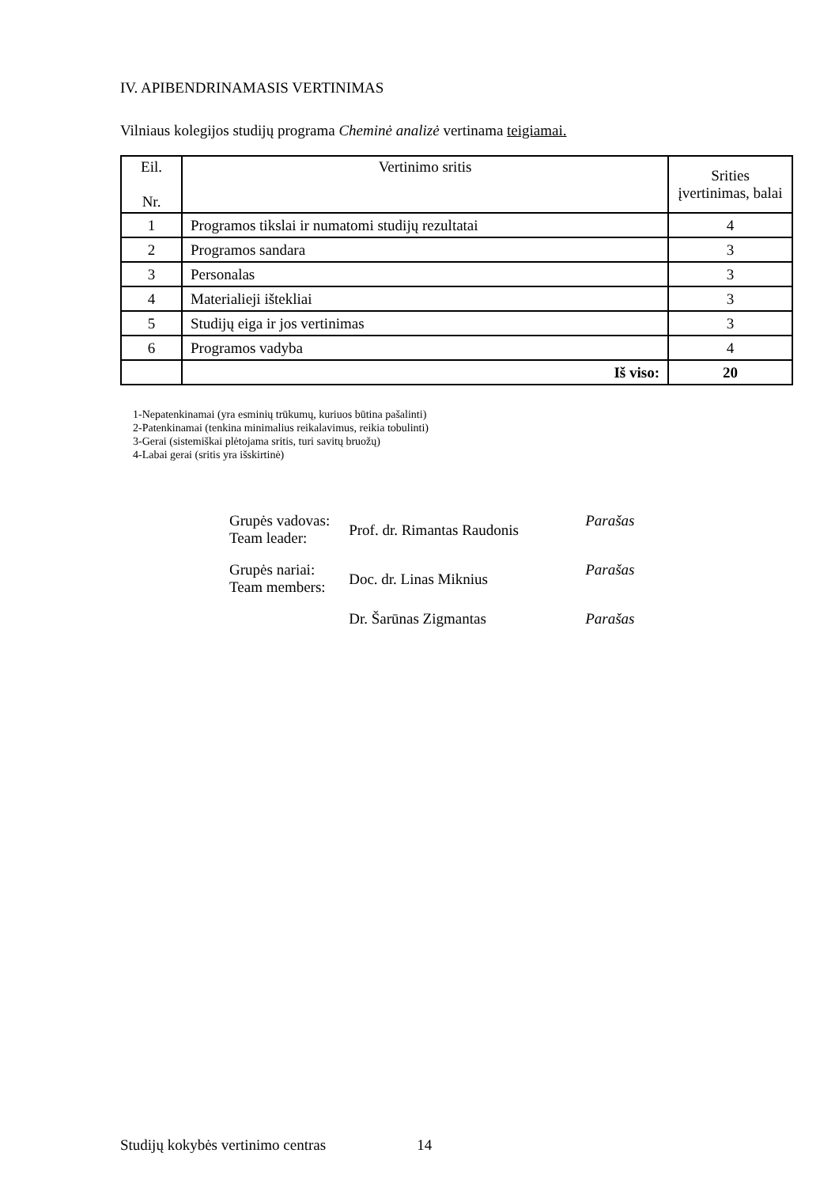IV. APIBENDRINAMASIS VERTINIMAS
Vilniaus kolegijos studijų programa Cheminė analizė vertinama teigiamai.
| Eil. Nr. | Vertinimo sritis | Srities įvertinimas, balai |
| --- | --- | --- |
| 1 | Programos tikslai ir numatomi studijų rezultatai | 4 |
| 2 | Programos sandara | 3 |
| 3 | Personalas | 3 |
| 4 | Materialieji ištekliai | 3 |
| 5 | Studijų eiga ir jos vertinimas | 3 |
| 6 | Programos vadyba | 4 |
| | Iš viso: | 20 |
1-Nepatenkinamai (yra esminių trūkumų, kuriuos būtina pašalinti)
2-Patenkinamai (tenkina minimalius reikalavimus, reikia tobulinti)
3-Gerai (sistemiškai plėtojama sritis, turi savitų bruožų)
4-Labai gerai (sritis yra išskirtinė)
| Grupės vadovas: Team leader: | Prof. dr. Rimantas Raudonis | Parašas |
| Grupės nariai: Team members: | Doc. dr. Linas Miknius | Parašas |
| | Dr. Šarūnas Zigmantas | Parašas |
Studijų kokybės vertinimo centras 14